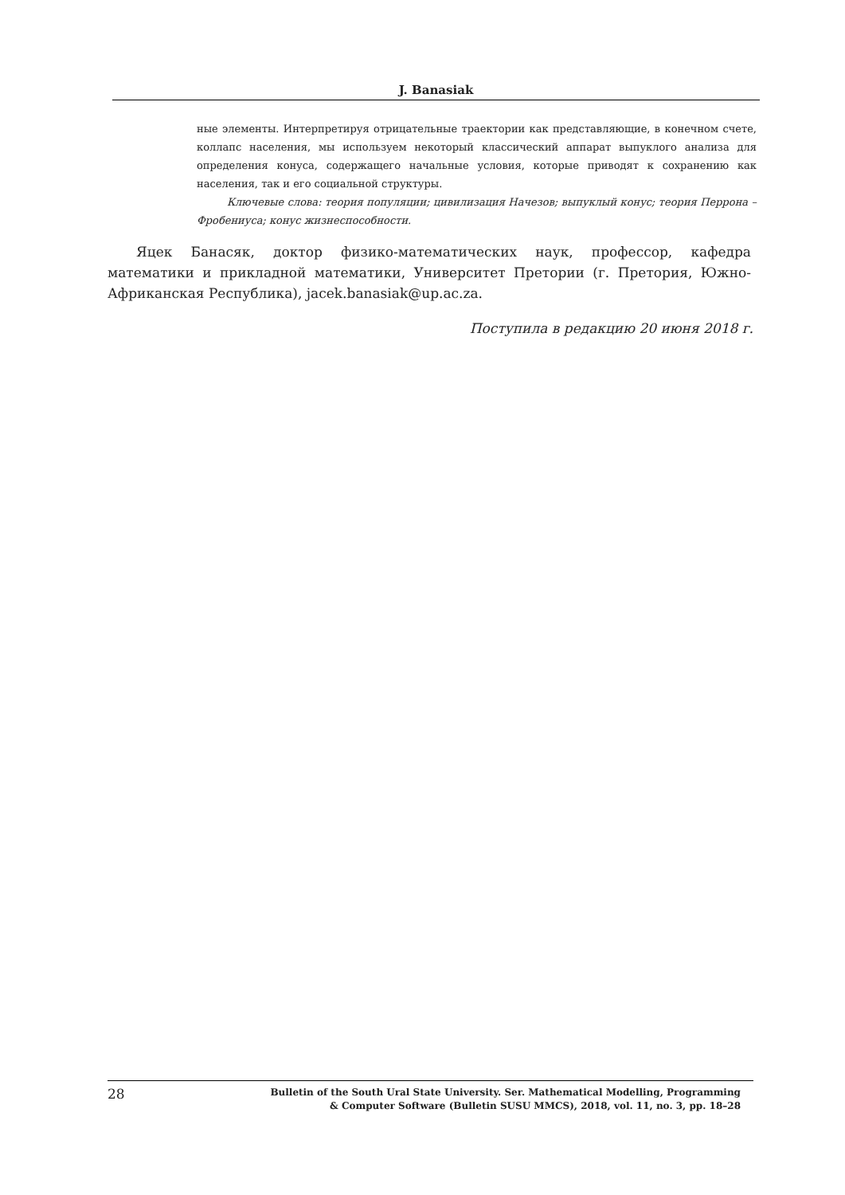J. Banasiak
ные элементы. Интерпретируя отрицательные траектории как представляющие, в конечном счете, коллапс населения, мы используем некоторый классический аппарат выпуклого анализа для определения конуса, содержащего начальные условия, которые приводят к сохранению как населения, так и его социальной структуры.
Ключевые слова: теория популяции; цивилизация Начезов; выпуклый конус; теория Перрона – Фробениуса; конус жизнеспособности.
Яцек Банасяк, доктор физико-математических наук, профессор, кафедра математики и прикладной математики, Университет Претории (г. Претория, Южно-Африканская Республика), jacek.banasiak@up.ac.za.
Поступила в редакцию 20 июня 2018 г.
28
Bulletin of the South Ural State University. Ser. Mathematical Modelling, Programming
& Computer Software (Bulletin SUSU MMCS), 2018, vol. 11, no. 3, pp. 18–28